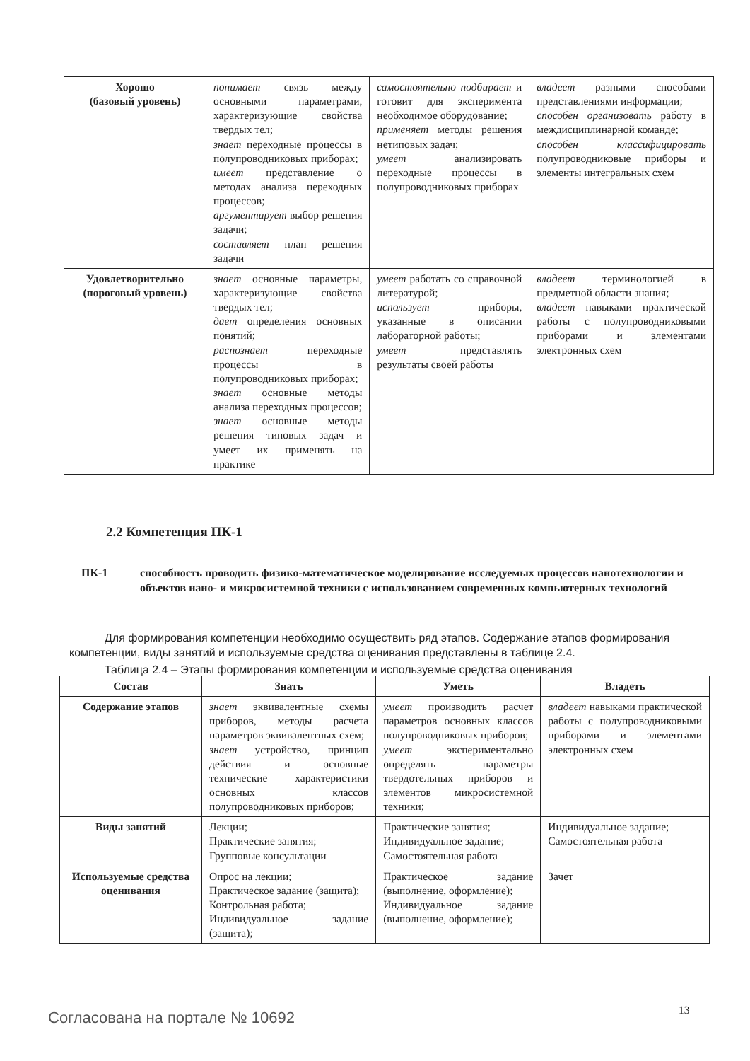| Хорошо (базовый уровень) | понимает связь между основными параметрами, характеризующие свойства твердых тел; знает переходные процессы в полупроводниковых приборах; имеет представление о методах анализа переходных процессов; аргументирует выбор решения задачи; составляет план решения задачи | самостоятельно подбирает и готовит для эксперимента необходимое оборудование; применяет методы решения нетиповых задач; умеет анализировать переходные процессы в полупроводниковых приборах | владеет разными способами представлениями информации; способен организовать работу в междисциплинарной команде; способен классифицировать полупроводниковые приборы и элементы интегральных схем |
| Удовлетворительно (пороговый уровень) | знает основные параметры, характеризующие свойства твердых тел; дает определения основных понятий; распознает переходные процессы в полупроводниковых приборах; знает основные методы анализа переходных процессов; знает основные методы решения типовых задач и умеет их применять на практике | умеет работать со справочной литературой; использует приборы, указанные в описании лабораторной работы; умеет представлять результаты своей работы | владеет терминологией в предметной области знания; владеет навыками практической работы с полупроводниковыми приборами и элементами электронных схем |
2.2 Компетенция ПК-1
ПК-1 способность проводить физико-математическое моделирование исследуемых процессов нанотехнологии и объектов нано- и микросистемной техники с использованием современных компьютерных технологий
Для формирования компетенции необходимо осуществить ряд этапов. Содержание этапов формирования компетенции, виды занятий и используемые средства оценивания представлены в таблице 2.4.
Таблица 2.4 – Этапы формирования компетенции и используемые средства оценивания
| Состав | Знать | Уметь | Владеть |
| --- | --- | --- | --- |
| Содержание этапов | знает эквивалентные схемы приборов, методы расчета параметров эквивалентных схем; знает устройство, принцип действия и основные технические характеристики основных классов полупроводниковых приборов; | умеет производить расчет параметров основных классов полупроводниковых приборов; умеет экспериментально определять параметры твердотельных приборов и элементов микросистемной техники; | владеет навыками практической работы с полупроводниковыми приборами и элементами электронных схем |
| Виды занятий | Лекции; Практические занятия; Групповые консультации | Практические занятия; Индивидуальное задание; Самостоятельная работа | Индивидуальное задание; Самостоятельная работа |
| Используемые средства оценивания | Опрос на лекции; Практическое задание (защита); Контрольная работа; Индивидуальное задание (защита); | Практическое задание (выполнение, оформление); Индивидуальное задание (выполнение, оформление); | Зачет |
Согласована на портале № 10692 13